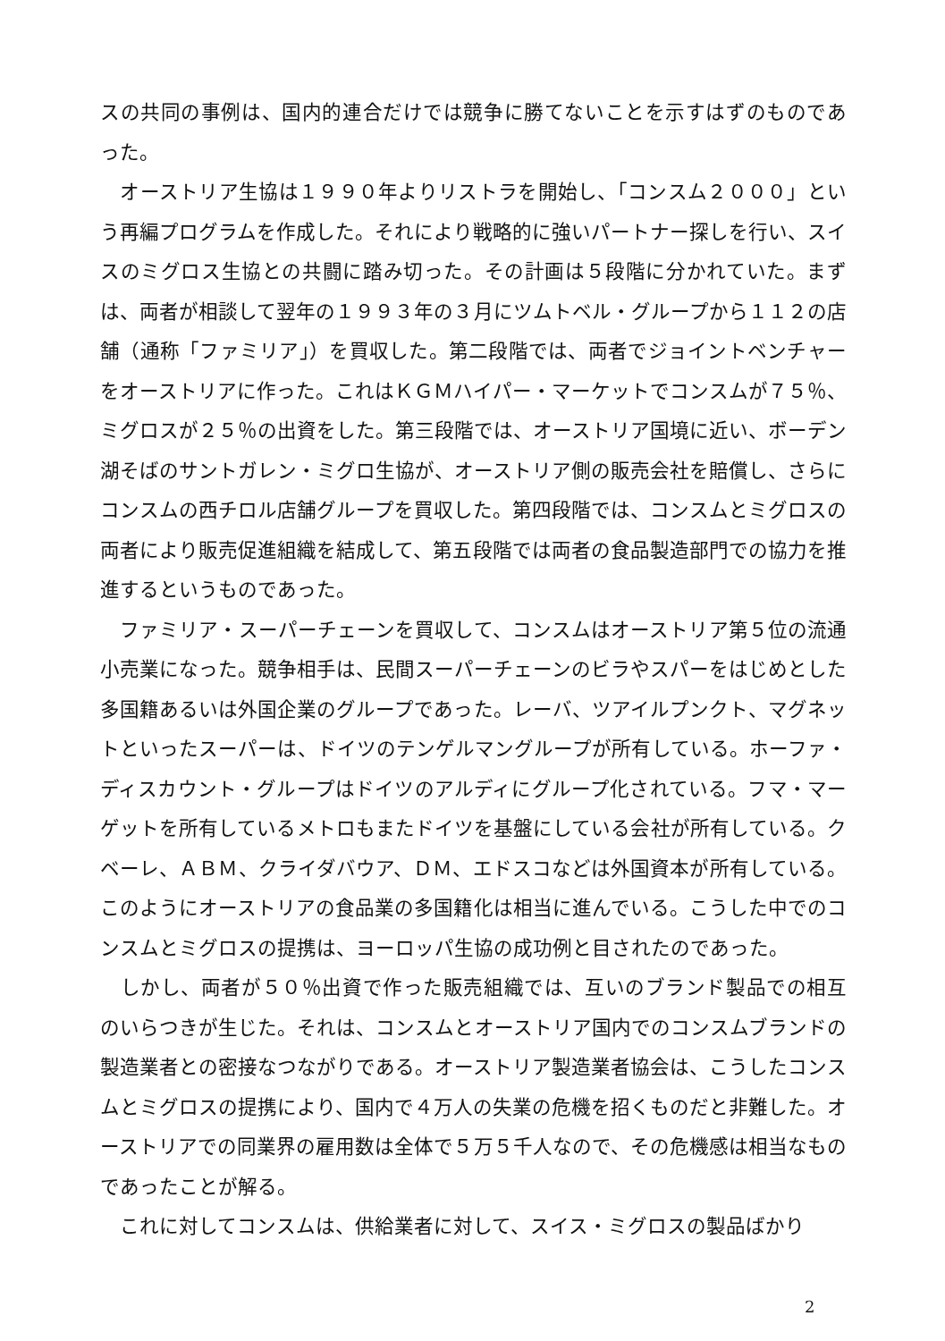スの共同の事例は、国内的連合だけでは競争に勝てないことを示すはずのものであった。
　オーストリア生協は１９９０年よりリストラを開始し、「コンスム２０００」という再編プログラムを作成した。それにより戦略的に強いパートナー探しを行い、スイスのミグロス生協との共闘に踏み切った。その計画は５段階に分かれていた。まずは、両者が相談して翌年の１９９３年の３月にツムトベル・グループから１１２の店舗（通称「ファミリア」）を買収した。第二段階では、両者でジョイントベンチャーをオーストリアに作った。これはＫＧＭハイパー・マーケットでコンスムが７５％、ミグロスが２５％の出資をした。第三段階では、オーストリア国境に近い、ボーデン湖そばのサントガレン・ミグロ生協が、オーストリア側の販売会社を賠償し、さらにコンスムの西チロル店舗グループを買収した。第四段階では、コンスムとミグロスの両者により販売促進組織を結成して、第五段階では両者の食品製造部門での協力を推進するというものであった。
　ファミリア・スーパーチェーンを買収して、コンスムはオーストリア第５位の流通小売業になった。競争相手は、民間スーパーチェーンのビラやスパーをはじめとした多国籍あるいは外国企業のグループであった。レーバ、ツアイルプンクト、マグネットといったスーパーは、ドイツのテンゲルマングループが所有している。ホーファ・ディスカウント・グループはドイツのアルディにグループ化されている。フマ・マーゲットを所有しているメトロもまたドイツを基盤にしている会社が所有している。クベーレ、ＡＢＭ、クライダバウア、ＤＭ、エドスコなどは外国資本が所有している。このようにオーストリアの食品業の多国籍化は相当に進んでいる。こうした中でのコンスムとミグロスの提携は、ヨーロッパ生協の成功例と目されたのであった。
　しかし、両者が５０％出資で作った販売組織では、互いのブランド製品での相互のいらつきが生じた。それは、コンスムとオーストリア国内でのコンスムブランドの製造業者との密接なつながりである。オーストリア製造業者協会は、こうしたコンスムとミグロスの提携により、国内で４万人の失業の危機を招くものだと非難した。オーストリアでの同業界の雇用数は全体で５万５千人なので、その危機感は相当なものであったことが解る。
　これに対してコンスムは、供給業者に対して、スイス・ミグロスの製品ばかり
2